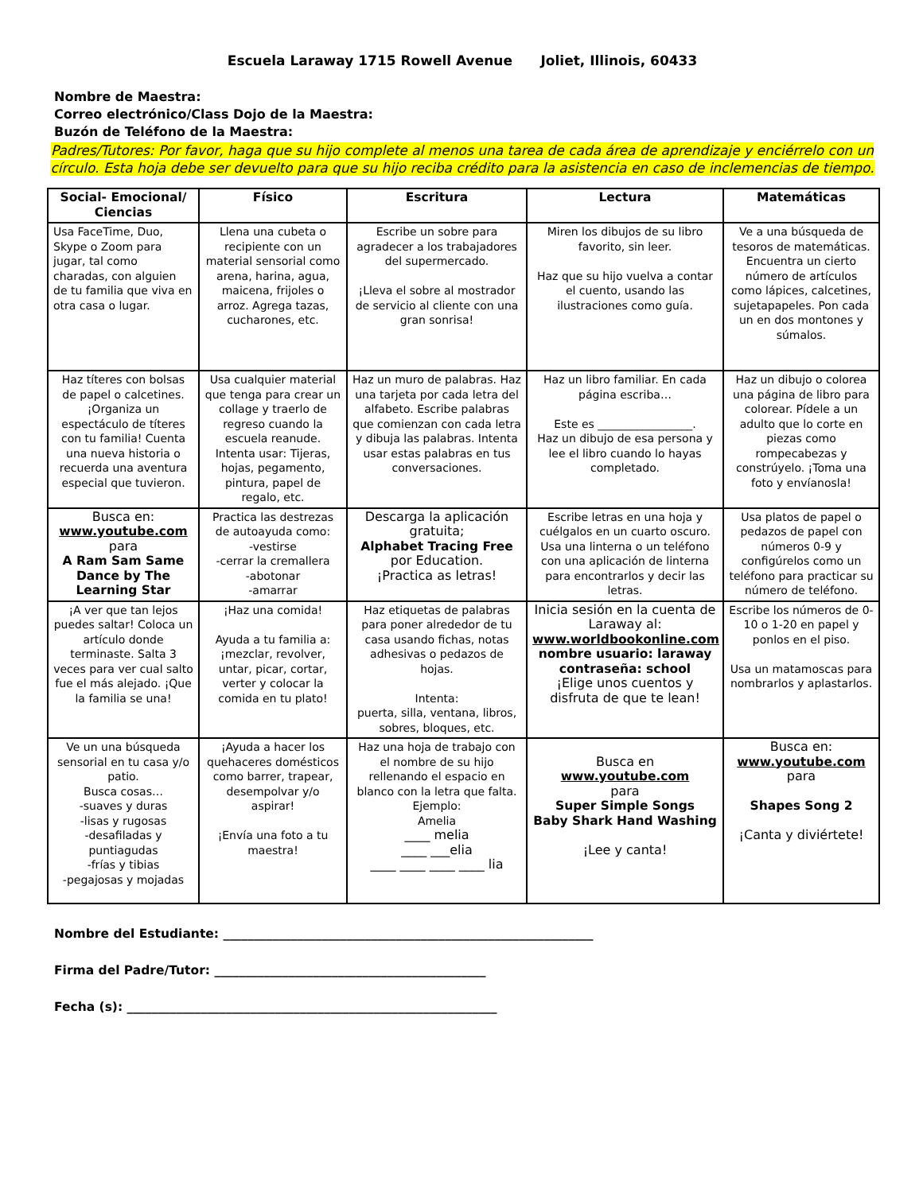Escuela Laraway 1715 Rowell Avenue Joliet, Illinois, 60433
Nombre de Maestra:
Correo electrónico/Class Dojo de la Maestra:
Buzón de Teléfono de la Maestra:
Padres/Tutores: Por favor, haga que su hijo complete al menos una tarea de cada área de aprendizaje y enciérrelo con un círculo. Esta hoja debe ser devuelto para que su hijo reciba crédito para la asistencia en caso de inclemencias de tiempo.
| Social- Emocional/ Ciencias | Físico | Escritura | Lectura | Matemáticas |
| --- | --- | --- | --- | --- |
| Usa FaceTime, Duo, Skype o Zoom para jugar, tal como charadas, con alguien de tu familia que viva en otra casa o lugar. | Llena una cubeta o recipiente con un material sensorial como arena, harina, agua, maicena, frijoles o arroz. Agrega tazas, cucharones, etc. | Escribe un sobre para agradecer a los trabajadores del supermercado. ¡Lleva el sobre al mostrador de servicio al cliente con una gran sonrisa! | Miren los dibujos de su libro favorito, sin leer. Haz que su hijo vuelva a contar el cuento, usando las ilustraciones como guía. | Ve a una búsqueda de tesoros de matemáticas. Encuentra un cierto número de artículos como lápices, calcetines, sujetapapeles. Pon cada un en dos montones y súmalos. |
| Haz títeres con bolsas de papel o calcetines. ¡Organiza un espectáculo de títeres con tu familia! Cuenta una nueva historia o recuerda una aventura especial que tuvieron. | Usa cualquier material que tenga para crear un collage y traerlo de regreso cuando la escuela reanude. Intenta usar: Tijeras, hojas, pegamento, pintura, papel de regalo, etc. | Haz un muro de palabras. Haz una tarjeta por cada letra del alfabeto. Escribe palabras que comienzan con cada letra y dibuja las palabras. Intenta usar estas palabras en tus conversaciones. | Haz un libro familiar. En cada página escriba… Este es _________________. Haz un dibujo de esa persona y lee el libro cuando lo hayas completado. | Haz un dibujo o colorea una página de libro para colorear. Pídele a un adulto que lo corte en piezas como rompecabezas y constrúyelo. ¡Toma una foto y envíanosla! |
| Busca en: www.youtube.com para A Ram Sam Same Dance by The Learning Star | Practica las destrezas de autoayuda como: -vestirse -cerrar la cremallera -abotonar -amarrar | Descarga la aplicación gratuita; Alphabet Tracing Free por Education. ¡Practica as letras! | Escribe letras en una hoja y cuélgalos en un cuarto oscuro. Usa una linterna o un teléfono con una aplicación de linterna para encontrarlos y decir las letras. | Usa platos de papel o pedazos de papel con números 0-9 y configúrelos como un teléfono para practicar su número de teléfono. |
| ¡A ver que tan lejos puedes saltar! Coloca un artículo donde terminaste. Salta 3 veces para ver cual salto fue el más alejado. ¡Que la familia se una! | ¡Haz una comida! Ayuda a tu familia a: ¡mezclar, revolver, untar, picar, cortar, verter y colocar la comida en tu plato! | Haz etiquetas de palabras para poner alrededor de tu casa usando fichas, notas adhesivas o pedazos de hojas. Intenta: puerta, silla, ventana, libros, sobres, bloques, etc. | Inicia sesión en la cuenta de Laraway al: www.worldbookonline.com nombre usuario: laraway contraseña: school ¡Elige unos cuentos y disfruta de que te lean! | Escribe los números de 0-10 o 1-20 en papel y ponlos en el piso. Usa un matamoscas para nombrarlos y aplastarlos. |
| Ve un una búsqueda sensorial en tu casa y/o patio. Busca cosas… -suaves y duras -lisas y rugosas -desafiladas y puntiagudas -frías y tibias -pegajosas y mojadas | ¡Ayuda a hacer los quehaceres domésticos como barrer, trapear, desempolvar y/o aspirar! ¡Envía una foto a tu maestra! | Haz una hoja de trabajo con el nombre de su hijo rellenando el espacio en blanco con la letra que falta. Ejemplo: Amelia ____ melia ____ ___elia ____ ____ ____ ____ lia | Busca en www.youtube.com para Super Simple Songs Baby Shark Hand Washing ¡Lee y canta! | Busca en: www.youtube.com para Shapes Song 2 ¡Canta y diviértete! |
Nombre del Estudiante: ____________________________________________________________
Firma del Padre/Tutor: ____________________________________________
Fecha (s): ____________________________________________________________